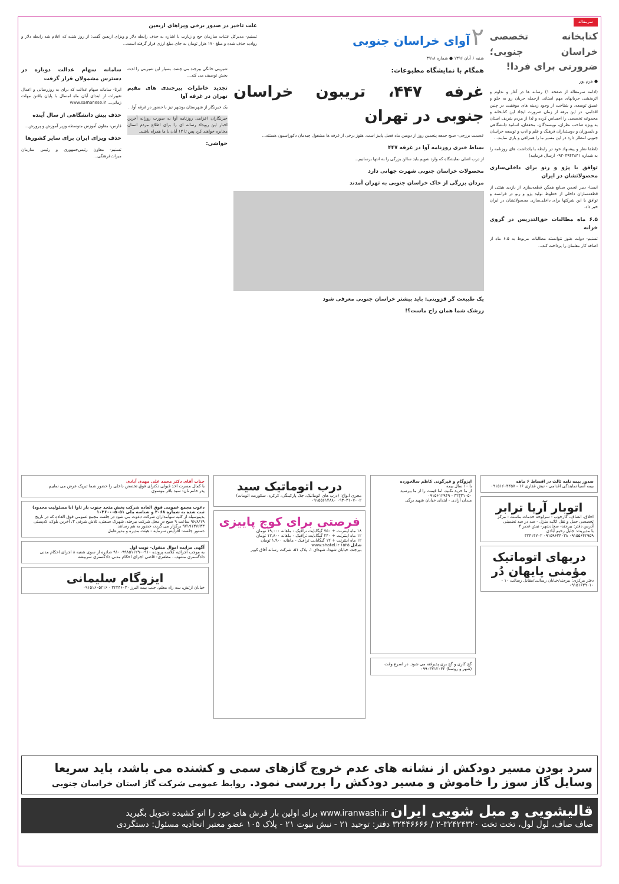سرمقاله
کتابخانه تخصصی خراسان جنوبی؛ ضرورتی برای فردا!
● هرم پور
(ادامه سرمقاله از صفحه ۱) رسانه ها در آغاز و تداوم و اثربخشی جریانهای مهم استانی ازجمله جریان رو به جلو و عمیق توسعه، و شناخت از وجود زمینه های موفقیت در چنین اقدامی، در این برهه از زمان ضرورت ایجاد این کتابخانه و مجموعه تخصصی را احساس کرده و لذا از مردم شریف استان به ویژه صاحب نظران، نویسندگان، محققان، اساتید دانشگاهی و دلسوزان و دوستداران فرهنگ و علم و ادب و توسعه خراسان جنوبی انتظار دارد در این مسیر ما را همراهی و یاری نمایند...
(لطفا نظر و پیشنهاد خود در رابطه با یادداشت های روزنامه را به شماره ۰۹۳۰۴۹۴۳۸۳۱ ارسال فرمایید)
توافق با پژو و رنو برای داخلی‌سازی محصولاتشان در ایران
ایسنا- دبیر انجمن صنایع همگن قطعه‌سازی از بازدید هیئتی از قطعه‌سازان داخلی از خطوط تولید پژو و رنو در فرانسه و توافق با این شرکتها برای داخلی‌سازی محصولاتشان در ایران خبر داد.
۶.۵ ماه مطالبات حق‌التدریس در گروی خزانه
تسنیم- دولت هنوز نتوانسته مطالبات مربوط به ۶.۵ ماه از اضافه کار معلمان را پرداخت کند...
۲ آوای خراسان جنوبی
شنبه ۶ آبان ۱۳۹۶ ● شماره ۳۹۱۸
علت تاخیر در صدور برخی ویزاهای اربعین
تسنیم- مدیرکل عتبات سازمان حج و زیارت با اشاره به حذف رابطه دلار و ویزای اربعین گفت: از روز شنبه که اعلام شد رابطه دلار و روادید حذف شده و مبلغ ۱۷۰ هزار تومان به جای مبلغ ارزی قرار گرفته است...
همگام با نمایشگاه مطبوعات:
غرفه ۴۴۷، تریبون خراسان جنوبی در تهران
عصمت برزجی- صبح جمعه پنجمین روز از دومین ماه فصل پاییز است. هنوز برخی از غرفه ها مشغول چیدمان دکوراسیون هستند...
بساط خبری روزنامه آوا در غرفه ۴۴۷
از درب اصلی نمایشگاه که وارد شویم باید سالن بزرگی را به انتها برسانیم...
محصولات خراسان جنوبی شهرت جهانی دارد
مردان بزرگی از خاک خراسان جنوبی به تهران آمدند
یک طبیعت گر قزوینی: باید بیشتر خراسان جنوبی معرفی شود
زرشک شما همان زاج ماست؟!
شیرینی خانگی بیرجند می چشد، بسیار این شیرینی را لذت بخش توصیف می کند...
تجدید خاطرات بیرجندی های مقیم تهران در غرفه آوا
یک خبرنگار از شهرستان بوشهر نیز با حضور در غرفه آوا...
خبرنگاران اعزامی روزنامه آوا به صورت روزانه آخرین اخبار این رویداد رسانه ای را برای اطلاع مردم استان مخابره خواهند کرد پس تا ۱۲ آبان با ما همراه باشید.
حواشی:
سامانه سهام عدالت دوباره در دسترس مشمولان قرار گرفت
ایرنا- سامانه سهام عدالت که برای به روزرسانی و اعمال تغییرات از ابتدای آبان ماه امسال با پایان یافتن مهلت زمانی... www.samanese.ir
حذف پیش دانشگاهی از سال آینده
فارس- معاون آموزش متوسطه وزیر آموزش و پرورش...
حذف ویزای ایران برای سایر کشورها
تسنیم- معاون رئیس‌جمهوری و رئیس سازمان میراث‌فرهنگی...
صدور بیمه نامه ثالث در اقساط ۶ ماهه
بیمه آسیا نمایندگی اقدامی - نبش غفاری ۱۶ - ۰۹۱۵۱۶۰۴۴۵۷
اتوبار آریا ترابر
اخلاق، انصاف، کارخوب - سرلوحه خدمات ماست - مرکز تخصصی حمل و نقل اثاثیه منزل - صد در صد تضمینی
آدرس دفتر: بیرجند- سجادشهر- نبش غدیر ۴
با مدیریت: جلیل رحیم آبادی
۰۹۱۵۵۶۴۲۹۵۹ ۰۹۱۵۹۶۳۴۰۳۸ ۳۲۴۱۴۷۰۲
دربهای اتوماتیک مؤمنی پایهان دُر
دفتر مرکزی: بیرجند/خیابان رسالت/مقابل رسالت ۱۰ - ۰۹۱۵۱۶۳۹۰۱۰
ایزوگام و قیرگونی کاظم سالخورده
با ۱۰ سال بیمه
از ما خرید نکنید، اما قیمت را از ما بپرسید
۳۲۳۳۱۰۵۰ - ۰۹۱۵۶۱۲۹۴۹
میدان آزادی - ابتدای خیابان شهید برگی
گچ کاری و گچ بری پذیرفته می شود. در اسرع وقت (شهر و روستا) ۰۹۹۰۴۷۱۲۰۴۲
درب اتوماتیک سید
مجری انواع: (درب های اتوماتیک، جک پارکینگی، کرکره، سکوریت اتومات) ۰۹۳۰۳۱۰۷۰۰۲ ۰۹۱۵۵۶۱۴۸۸۰
فرصتی برای کوچ پاییزی
۱۸ ماه اینترنت + ۷۵۰ گیگابایت ترافیک - ماهانه ۱۹,۰۰۰ تومان
۱۲ ماه اینترنت + ۲۴۰ گیگابایت ترافیک - ماهانه ۱۲,۸۰۰ تومان
۱۲ ماه اینترنت + ۱۲ گیگابایت ترافیک - ماهانه ۱,۹۰۰ تومان
شاتل ۱۵۲۵ www.shatel.ir
بیرجند، خیابان شهدا، شهدای ۱، پلاک ۵۱، شرکت رسانه آفاق کویر
جناب آقای دکتر محمد علی مهدی آبادی
با کمال مسرت اخذ قبولی دکترای فوق تخصص داخلی را حضور شما تبریک عرض می نماییم.
پدر خانم تان- سید باقر موسوی
دعوت مجمع عمومی فوق العاده شرکت پخش متحد جنوب بار تاوا (با مسئولیت محدود) ثبت شده به شماره ۴۰۶۸ و شناسه ملی ۱۰۳۶۰۰۰۵۰۵۱
بدینوسیله از کلیه سهامداران شرکت دعوت می شود در جلسه مجمع عمومی فوق العاده که در تاریخ ۹۶/۸/۱۹ ساعت ۹ صبح در محل شرکت بیرجند، شهرک صنعتی، تلاش شرقی ۳، آخرین بلوک، کدپستی ۹۷۱۹۱۳۷۶۳۳ برگزار می گردد، حضور به هم رسانند.
دستور جلسه: افزایش سرمایه - هیئت مدیره و مدیرعامل
آگهی مزایده اموال منقول- نوبت اول
به موجب اجرائیه کلاسه پرونده ۹۱۰۰۹۹۸۵۱۱۲۹۰۰۹۱۰ صادره از سوی شعبه ۸ اجرای احکام مدنی دادگستری مشهد... مظفری- قاضی اجرای احکام مدنی دادگستری سربیشه
ایزوگام سلیمانی
خیابان ارتش، سه راه معلم، جنب بیمه البرز ۳۲۲۳۶۰۳۰ - ۰۹۱۵۱۶۰۵۲۱۶
سرد بودن مسیر دودکش از نشانه های عدم خروج گازهای سمی و کشنده می باشد، باید سریعا وسایل گاز سوز را خاموش و مسیر دودکش را بررسی نمود. روابط عمومی شرکت گاز استان خراسان جنوبی
قالیشویی و مبل شویی ایران www.iranwash.ir برای اولین بار فرش های خود را اتو کشیده تحویل بگیرید
صاف صاف، لول لول، تخت تخت ۳۲۴۲۴۳۲۰-۲ / ۳۲۴۴۶۶۶۶ دفتر: توحید ۲۱ - نبش نبوت ۲۱ - پلاک ۱۰۵ عضو معتبر اتحادیه مسئول: دستگردی